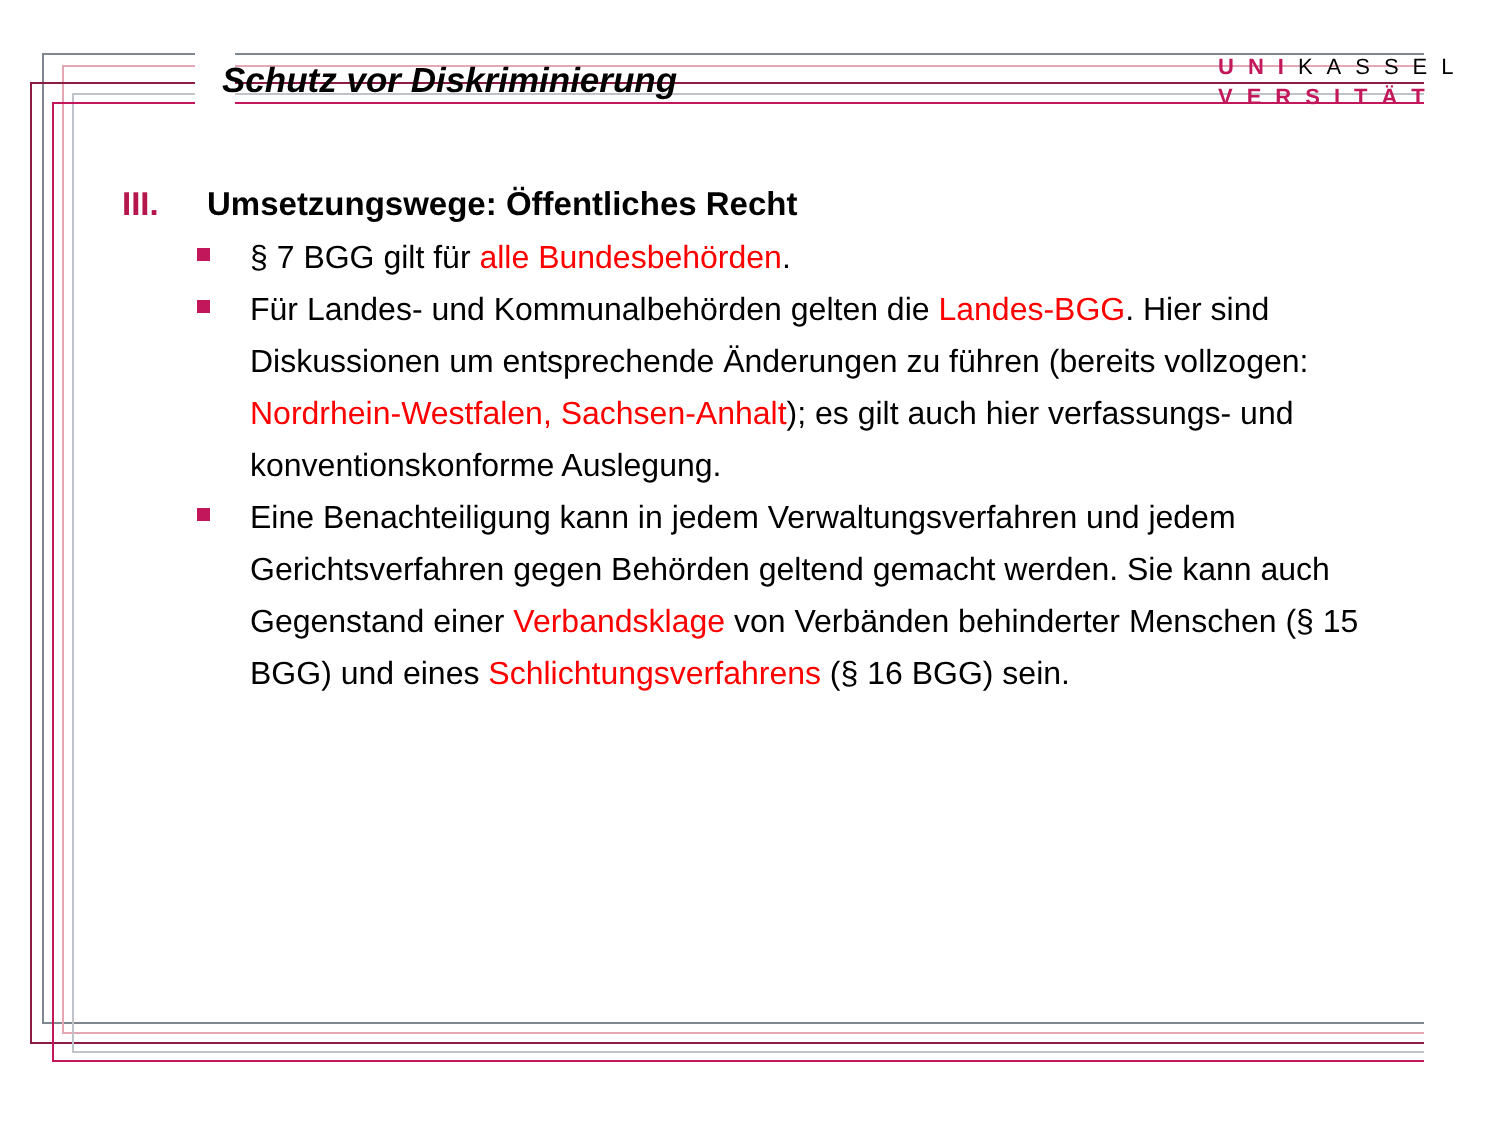Schutz vor Diskriminierung
UNIKASSEL
VERSITÄT
III. Umsetzungswege: Öffentliches Recht
§ 7 BGG gilt für alle Bundesbehörden.
Für Landes- und Kommunalbehörden gelten die Landes-BGG. Hier sind Diskussionen um entsprechende Änderungen zu führen (bereits vollzogen: Nordrhein-Westfalen, Sachsen-Anhalt); es gilt auch hier verfassungs- und konventionskonforme Auslegung.
Eine Benachteiligung kann in jedem Verwaltungsverfahren und jedem Gerichtsverfahren gegen Behörden geltend gemacht werden. Sie kann auch Gegenstand einer Verbandsklage von Verbänden behinderter Menschen (§ 15 BGG) und eines Schlichtungsverfahrens (§ 16 BGG) sein.